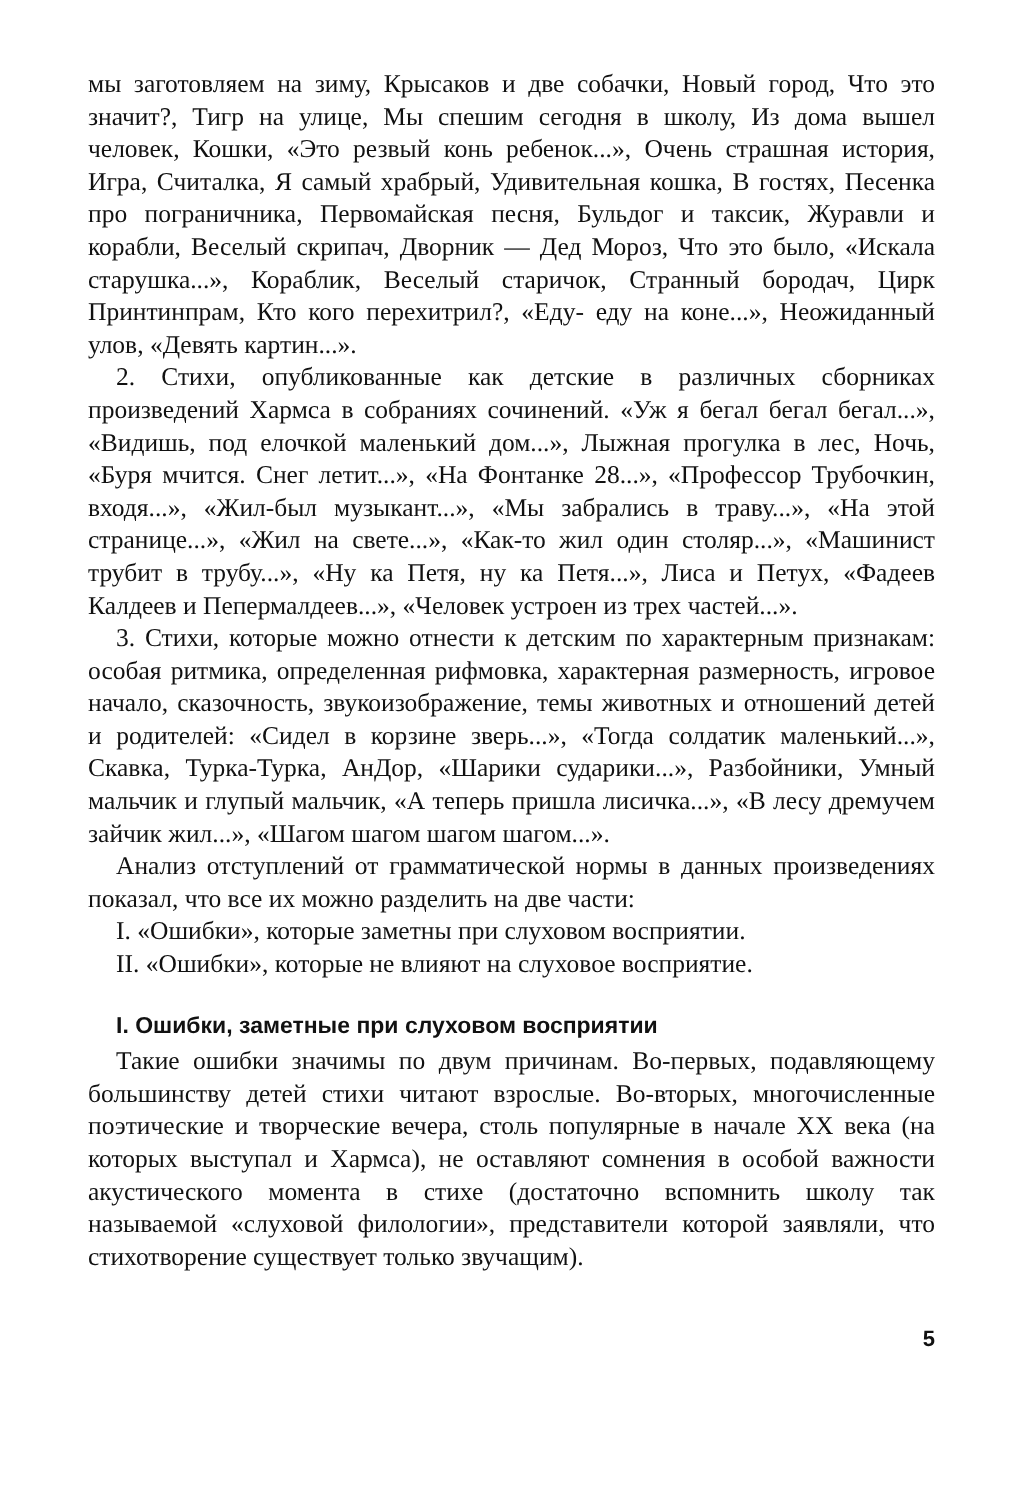мы заготовляем на зиму, Крысаков и две собачки, Новый город, Что это значит?, Тигр на улице, Мы спешим сегодня в школу, Из дома вышел человек, Кошки, «Это резвый конь ребенок...», Очень страшная история, Игра, Считалка, Я самый храбрый, Удивительная кошка, В гостях, Песенка про пограничника, Первомайская песня, Бульдог и таксик, Журавли и корабли, Веселый скрипач, Дворник — Дед Мороз, Что это было, «Искала старушка...», Кораблик, Веселый старичок, Странный бородач, Цирк Принтинпрам, Кто кого перехитрил?, «Еду- еду на коне...», Неожиданный улов, «Девять картин...».
2. Стихи, опубликованные как детские в различных сборниках произведений Хармса в собраниях сочинений. «Уж я бегал бегал бегал...», «Видишь, под елочкой маленький дом...», Лыжная прогулка в лес, Ночь, «Буря мчится. Снег летит...», «На Фонтанке 28...», «Профессор Трубочкин, входя...», «Жил-был музыкант...», «Мы забрались в траву...», «На этой странице...», «Жил на свете...», «Как-то жил один столяр...», «Машинист трубит в трубу...», «Ну ка Петя, ну ка Петя...», Лиса и Петух, «Фадеев Калдеев и Пепермалдеев...», «Человек устроен из трех частей...».
3. Стихи, которые можно отнести к детским по характерным признакам: особая ритмика, определенная рифмовка, характерная размерность, игровое начало, сказочность, звукоизображение, темы животных и отношений детей и родителей: «Сидел в корзине зверь...», «Тогда солдатик маленький...», Скавка, Турка-Турка, АнДор, «Шарики сударики...», Разбойники, Умный мальчик и глупый мальчик, «А теперь пришла лисичка...», «В лесу дремучем зайчик жил...», «Шагом шагом шагом шагом...».
Анализ отступлений от грамматической нормы в данных произведениях показал, что все их можно разделить на две части:
I. «Ошибки», которые заметны при слуховом восприятии.
II. «Ошибки», которые не влияют на слуховое восприятие.
I. Ошибки, заметные при слуховом восприятии
Такие ошибки значимы по двум причинам. Во-первых, подавляющему большинству детей стихи читают взрослые. Во-вторых, многочисленные поэтические и творческие вечера, столь популярные в начале XX века (на которых выступал и Хармса), не оставляют сомнения в особой важности акустического момента в стихе (достаточно вспомнить школу так называемой «слуховой филологии», представители которой заявляли, что стихотворение существует только звучащим).
5